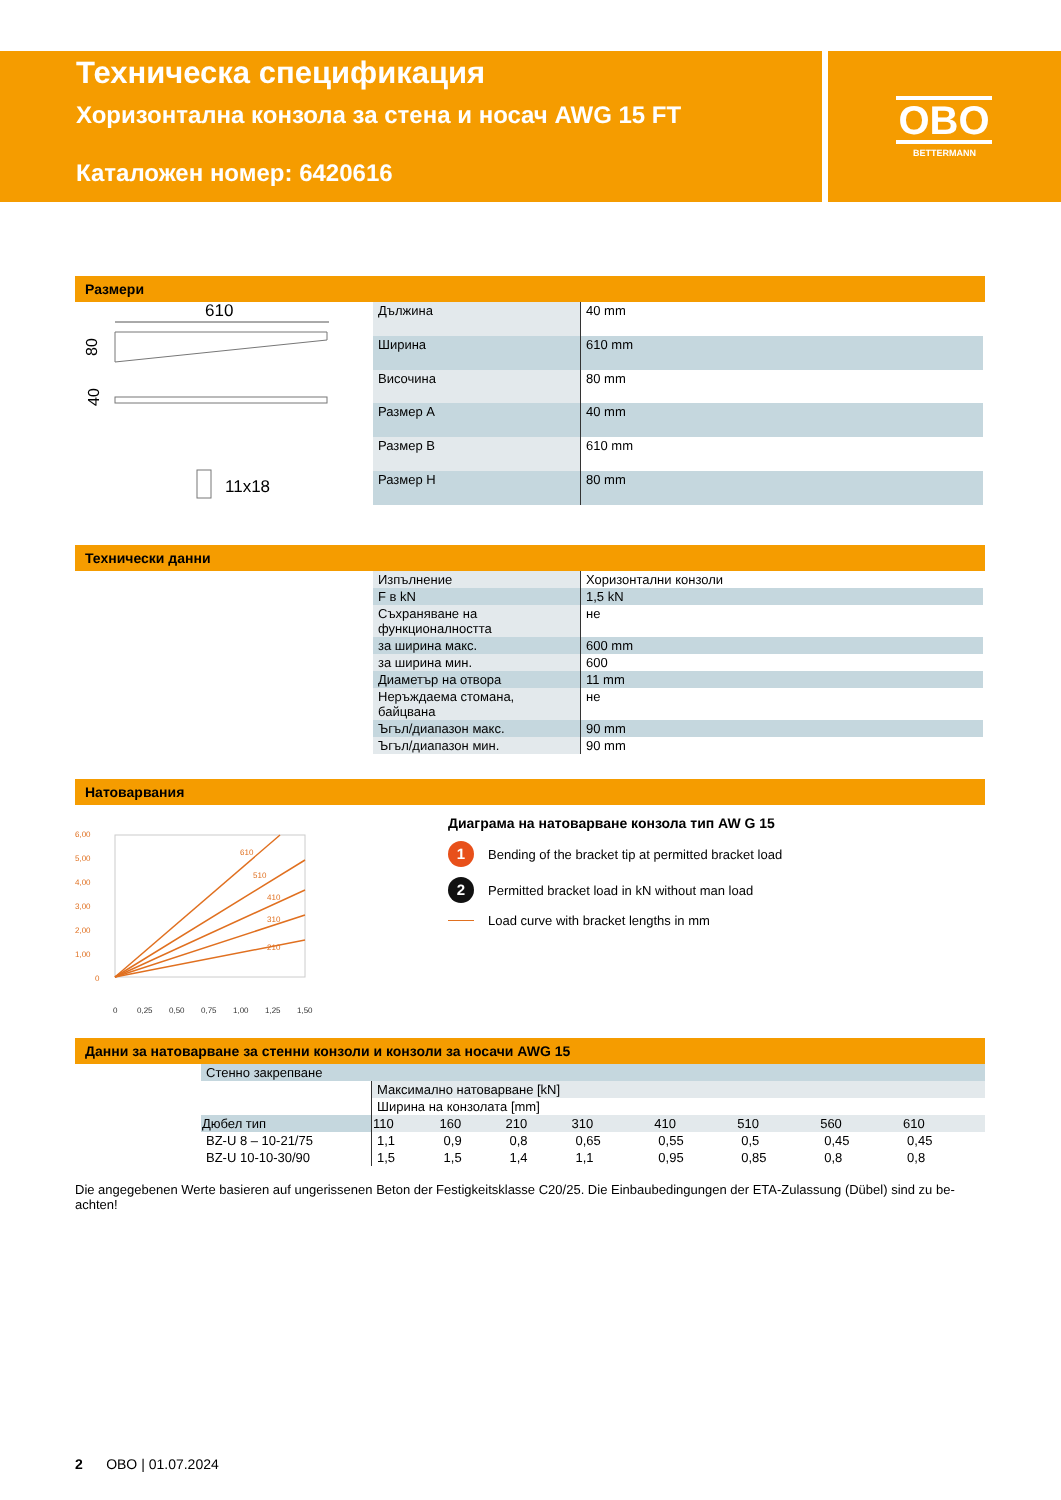Техническа спецификация
Хоризонтална конзола за стена и носач AWG 15 FT
Каталожен номер: 6420616
OBO
BETTERMANN
Размери
610
80
40
11x18
| Дължина | 40 mm |
| Ширина | 610 mm |
| Височина | 80 mm |
| Размер A | 40 mm |
| Размер B | 610 mm |
| Размер H | 80 mm |
Технически данни
| Изпълнение | Хоризонтални конзоли |
| F в kN | 1,5 kN |
| Съхраняване на функционалността | не |
| за ширина макс. | 600 mm |
| за ширина мин. | 600 |
| Диаметър на отвора | 11 mm |
| Неръждаема стомана, байцвана | не |
| Ъгъл/диапазон макс. | 90 mm |
| Ъгъл/диапазон мин. | 90 mm |
Натоварвания
610
510
410
310
210
6,00
5,00
4,00
3,00
2,00
1,00
0
0
0,25
0,50
0,75
1,00
1,25
1,50
Диаграма на натоварване конзола тип AW G 15
1 Bending of the bracket tip at permitted bracket load
2 Permitted bracket load in kN without man load
Load curve with bracket lengths in mm
Данни за натоварване за стенни конзоли и конзоли за носачи AWG 15
| Стенно закрепване | | | | | | | | |
| | Максимално натоварване [kN] | | | | | | | |
| | Ширина на конзолата [mm] | | | | | | | |
| Дюбел тип | 110 | 160 | 210 | 310 | 410 | 510 | 560 | 610 |
| BZ-U 8 – 10-21/75 | 1,1 | 0,9 | 0,8 | 0,65 | 0,55 | 0,5 | 0,45 | 0,45 |
| BZ-U 10-10-30/90 | 1,5 | 1,5 | 1,4 | 1,1 | 0,95 | 0,85 | 0,8 | 0,8 |
Die angegebenen Werte basieren auf ungerissenen Beton der Festigkeitsklasse C20/25. Die Einbaubedingungen der ETA-Zulassung (Dübel) sind zu be-achten!
2 OBO | 01.07.2024